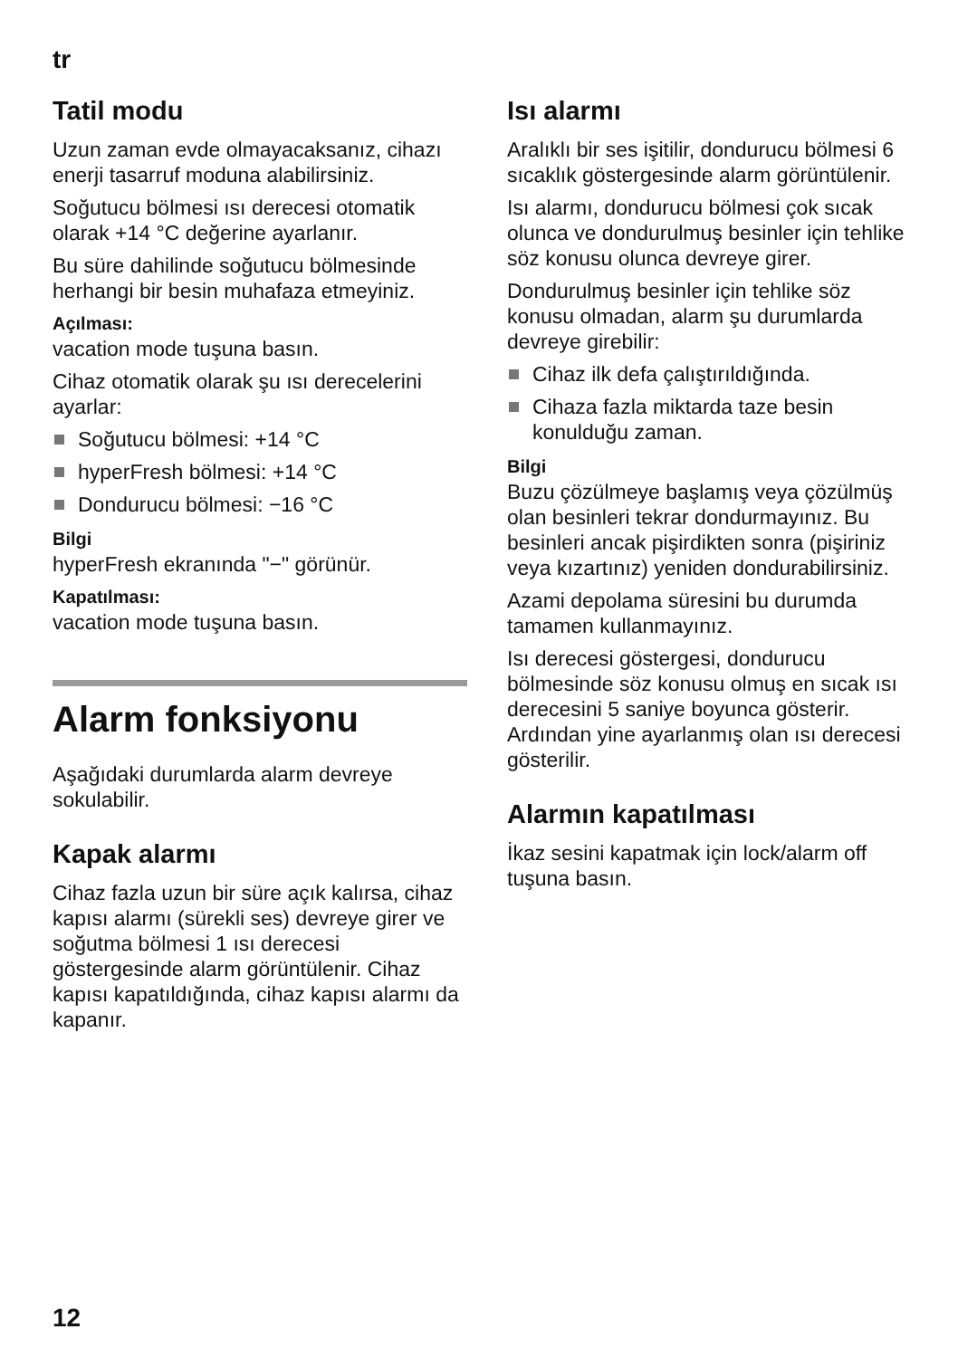tr
Tatil modu
Uzun zaman evde olmayacaksanız, cihazı enerji tasarruf moduna alabilirsiniz.
Soğutucu bölmesi ısı derecesi otomatik olarak +14 °C değerine ayarlanır.
Bu süre dahilinde soğutucu bölmesinde herhangi bir besin muhafaza etmeyiniz.
Açılması:
vacation mode tuşuna basın.
Cihaz otomatik olarak şu ısı derecelerini ayarlar:
Soğutucu bölmesi: +14 °C
hyperFresh bölmesi: +14 °C
Dondurucu bölmesi: −16 °C
Bilgi
hyperFresh ekranında "−" görünür.
Kapatılması:
vacation mode tuşuna basın.
Alarm fonksiyonu
Aşağıdaki durumlarda alarm devreye sokulabilir.
Kapak alarmı
Cihaz fazla uzun bir süre açık kalırsa, cihaz kapısı alarmı (sürekli ses) devreye girer ve soğutma bölmesi 1 ısı derecesi göstergesinde alarm görüntülenir. Cihaz kapısı kapatıldığında, cihaz kapısı alarmı da kapanır.
Isı alarmı
Aralıklı bir ses işitilir, dondurucu bölmesi 6 sıcaklık göstergesinde alarm görüntülenir.
Isı alarmı, dondurucu bölmesi çok sıcak olunca ve dondurulmuş besinler için tehlike söz konusu olunca devreye girer.
Dondurulmuş besinler için tehlike söz konusu olmadan, alarm şu durumlarda devreye girebilir:
Cihaz ilk defa çalıştırıldığında.
Cihaza fazla miktarda taze besin konulduğu zaman.
Bilgi
Buzu çözülmeye başlamış veya çözülmüş olan besinleri tekrar dondurmayınız. Bu besinleri ancak pişirdikten sonra (pişiriniz veya kızartınız) yeniden dondurabilirsiniz.
Azami depolama süresini bu durumda tamamen kullanmayınız.
Isı derecesi göstergesi, dondurucu bölmesinde söz konusu olmuş en sıcak ısı derecesini 5 saniye boyunca gösterir. Ardından yine ayarlanmış olan ısı derecesi gösterilir.
Alarmın kapatılması
İkaz sesini kapatmak için lock/alarm off tuşuna basın.
12